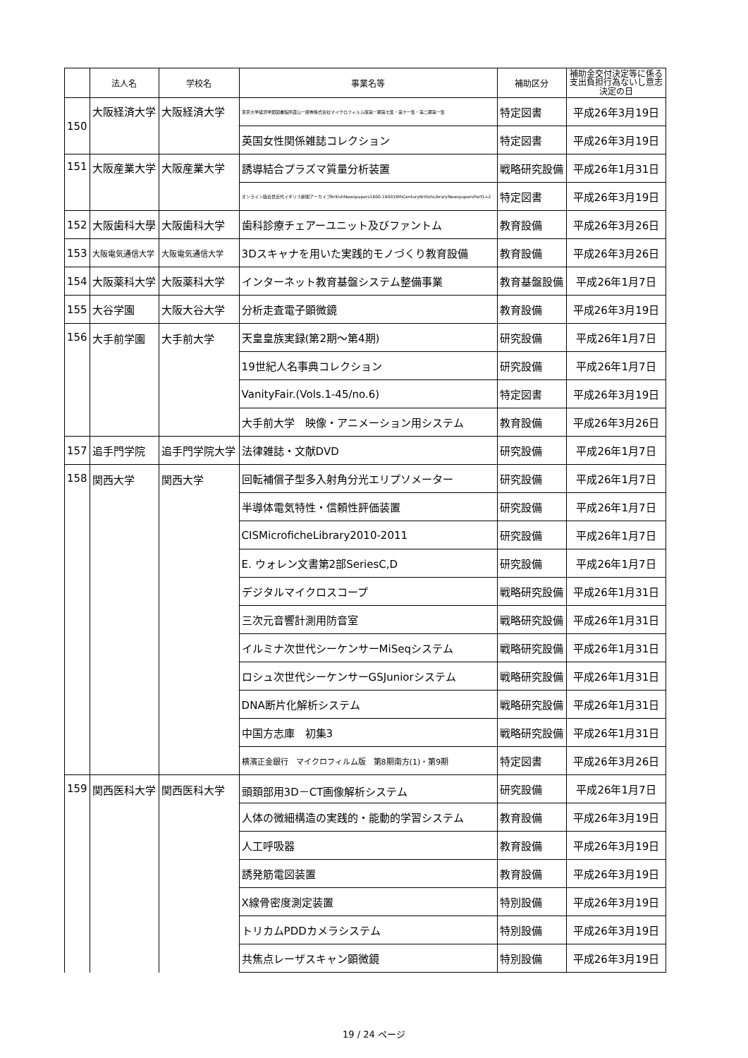| | 法人名 | 学校名 | 事業名等 | 補助区分 | 補助金交付決定等に係る 支出負担行為ないし意志 決定の日 |
| --- | --- | --- | --- | --- | --- |
| 150 | 大阪経済大学 | 大阪経済大学 | 東京大学経済学部図書館所蔵山一證券株式会社マイクロフィルム版第一期第七集・第十一集・第二期第一集 | 特定図書 | 平成26年3月19日 |
| | | | 英国女性関係雑誌コレクション | 特定図書 | 平成26年3月19日 |
| 151 | 大阪産業大学 | 大阪産業大学 | 誘導結合プラズマ質量分析装置 | 戦略研究設備 | 平成26年1月31日 |
| | | | オンライン版近世近代イギリス新聞アーカイブBritishNewspapers1600-190019thCenturyBritishLibraryNewspapersPart1+2 | 特定図書 | 平成26年3月19日 |
| 152 | 大阪歯科大學 | 大阪歯科大学 | 歯科診療チェアーユニット及びファントム | 教育設備 | 平成26年3月26日 |
| 153 | 大阪電気通信大学 | 大阪電気通信大学 | 3Dスキャナを用いた実践的モノづくり教育設備 | 教育設備 | 平成26年3月26日 |
| 154 | 大阪薬科大学 | 大阪薬科大学 | インターネット教育基盤システム整備事業 | 教育基盤設備 | 平成26年1月7日 |
| 155 | 大谷学園 | 大阪大谷大学 | 分析走査電子顕微鏡 | 教育設備 | 平成26年3月19日 |
| 156 | 大手前学園 | 大手前大学 | 天皇皇族実録(第2期～第4期) | 研究設備 | 平成26年1月7日 |
| | | | 19世紀人名事典コレクション | 研究設備 | 平成26年1月7日 |
| | | | VanityFair.(Vols.1-45/no.6) | 特定図書 | 平成26年3月19日 |
| | | | 大手前大学 映像・アニメーション用システム | 教育設備 | 平成26年3月26日 |
| 157 | 追手門学院 | 追手門学院大学 | 法律雑誌・文献DVD | 研究設備 | 平成26年1月7日 |
| 158 | 関西大学 | 関西大学 | 回転補償子型多入射角分光エリプソメーター | 研究設備 | 平成26年1月7日 |
| | | | 半導体電気特性・信頼性評価装置 | 研究設備 | 平成26年1月7日 |
| | | | CISMicroficheLibrary2010-2011 | 研究設備 | 平成26年1月7日 |
| | | | E. ウォレン文書第2部SeriesC,D | 研究設備 | 平成26年1月7日 |
| | | | デジタルマイクロスコープ | 戦略研究設備 | 平成26年1月31日 |
| | | | 三次元音響計測用防音室 | 戦略研究設備 | 平成26年1月31日 |
| | | | イルミナ次世代シーケンサーMiSeqシステム | 戦略研究設備 | 平成26年1月31日 |
| | | | ロシュ次世代シーケンサーGSJuniorシステム | 戦略研究設備 | 平成26年1月31日 |
| | | | DNA断片化解析システム | 戦略研究設備 | 平成26年1月31日 |
| | | | 中国方志庫 初集3 | 戦略研究設備 | 平成26年1月31日 |
| | | | 横濱正金銀行 マイクロフィルム版 第8期南方(1)・第9期 | 特定図書 | 平成26年3月26日 |
| 159 | 関西医科大学 | 関西医科大学 | 頭頚部用3D－CT画像解析システム | 研究設備 | 平成26年1月7日 |
| | | | 人体の微細構造の実践的・能動的学習システム | 教育設備 | 平成26年3月19日 |
| | | | 人工呼吸器 | 教育設備 | 平成26年3月19日 |
| | | | 誘発筋電図装置 | 教育設備 | 平成26年3月19日 |
| | | | X線骨密度測定装置 | 特別設備 | 平成26年3月19日 |
| | | | トリカムPDDカメラシステム | 特別設備 | 平成26年3月19日 |
| | | | 共焦点レーザスキャン顕微鏡 | 特別設備 | 平成26年3月19日 |
19 / 24 ページ